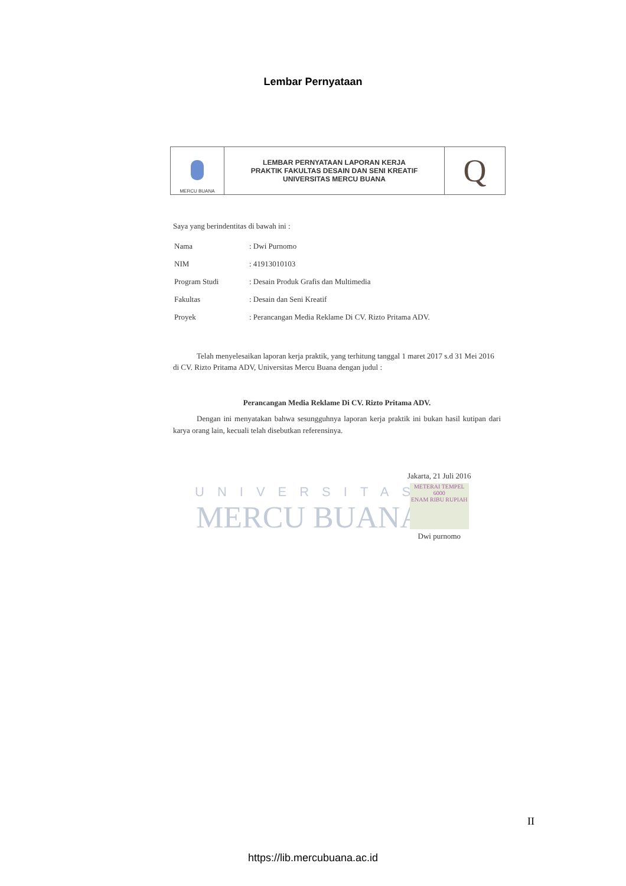Lembar Pernyataan
| MERCU BUANA | LEMBAR PERNYATAAN LAPORAN KERJA PRAKTIK FAKULTAS DESAIN DAN SENI KREATIF UNIVERSITAS MERCU BUANA | Q |
Saya yang berindentitas di bawah ini :
| Nama | : Dwi Purnomo |
| NIM | : 41913010103 |
| Program Studi | : Desain Produk Grafis dan Multimedia |
| Fakultas | : Desain dan Seni Kreatif |
| Proyek | : Perancangan Media Reklame Di CV. Rizto Pritama ADV. |
Telah menyelesaikan laporan kerja praktik, yang terhitung tanggal 1 maret 2017 s.d 31 Mei 2016 di CV. Rizto Pritama ADV, Universitas Mercu Buana dengan judul :
Perancangan Media Reklame Di CV. Rizto Pritama ADV.
Dengan ini menyatakan bahwa sesungguhnya laporan kerja praktik ini bukan hasil kutipan dari karya orang lain, kecuali telah disebutkan referensinya.
UNIVERSITAS
MERCU BUANA
Jakarta, 21 Juli 2016
METERAI TEMPEL
6000
ENAM RIBU RUPIAH
Dwi purnomo
II
https://lib.mercubuana.ac.id